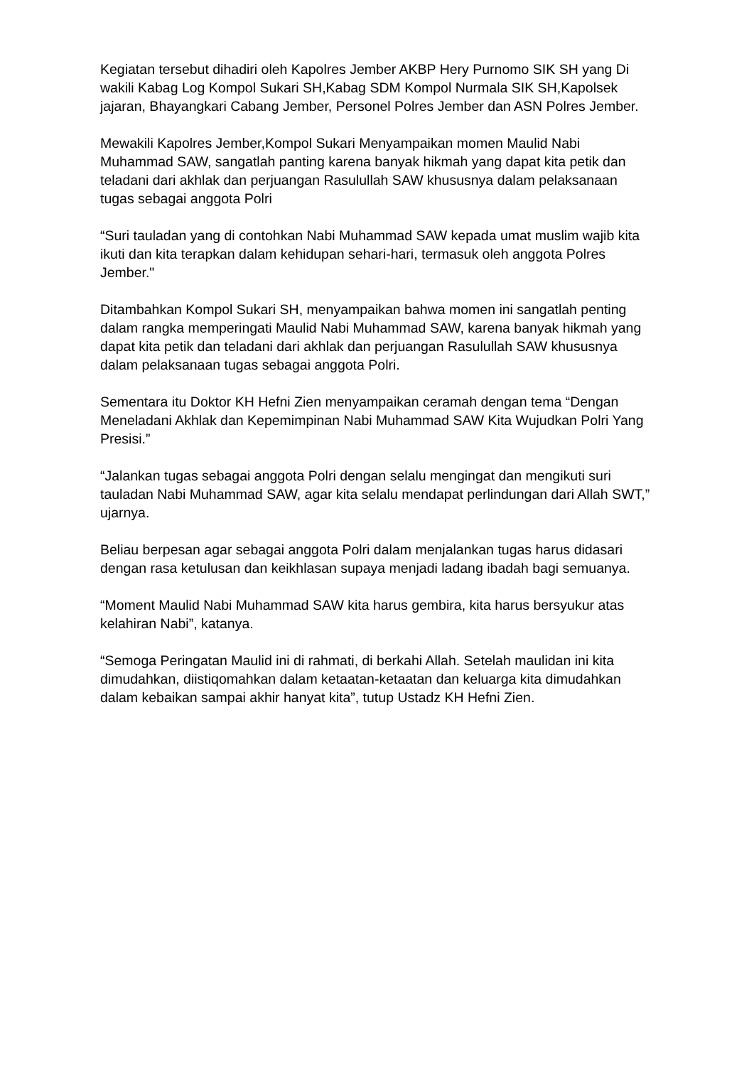Kegiatan tersebut dihadiri oleh Kapolres Jember AKBP Hery Purnomo SIK SH yang Di wakili Kabag Log Kompol Sukari SH,Kabag SDM Kompol Nurmala SIK SH,Kapolsek jajaran, Bhayangkari Cabang Jember, Personel Polres Jember dan ASN Polres Jember.
Mewakili Kapolres Jember,Kompol Sukari Menyampaikan momen Maulid Nabi Muhammad SAW, sangatlah panting karena banyak hikmah yang dapat kita petik dan teladani dari akhlak dan perjuangan Rasulullah SAW khususnya dalam pelaksanaan tugas sebagai anggota Polri
“Suri tauladan yang di contohkan Nabi Muhammad SAW kepada umat muslim wajib kita ikuti dan kita terapkan dalam kehidupan sehari-hari, termasuk oleh anggota Polres Jember."
Ditambahkan Kompol Sukari SH, menyampaikan bahwa momen ini sangatlah penting dalam rangka memperingati Maulid Nabi Muhammad SAW, karena banyak hikmah yang dapat kita petik dan teladani dari akhlak dan perjuangan Rasulullah SAW khususnya dalam pelaksanaan tugas sebagai anggota Polri.
Sementara itu Doktor KH Hefni Zien menyampaikan ceramah dengan tema “Dengan Meneladani Akhlak dan Kepemimpinan Nabi Muhammad SAW Kita Wujudkan Polri Yang Presisi.”
“Jalankan tugas sebagai anggota Polri dengan selalu mengingat dan mengikuti suri tauladan Nabi Muhammad SAW, agar kita selalu mendapat perlindungan dari Allah SWT,” ujarnya.
Beliau berpesan agar sebagai anggota Polri dalam menjalankan tugas harus didasari dengan rasa ketulusan dan keikhlasan supaya menjadi ladang ibadah bagi semuanya.
“Moment Maulid Nabi Muhammad SAW kita harus gembira, kita harus bersyukur atas kelahiran Nabi”, katanya.
“Semoga Peringatan Maulid ini di rahmati, di berkahi Allah. Setelah maulidan ini kita dimudahkan, diistiqomahkan dalam ketaatan-ketaatan dan keluarga kita dimudahkan dalam kebaikan sampai akhir hanyat kita”, tutup Ustadz KH Hefni Zien.